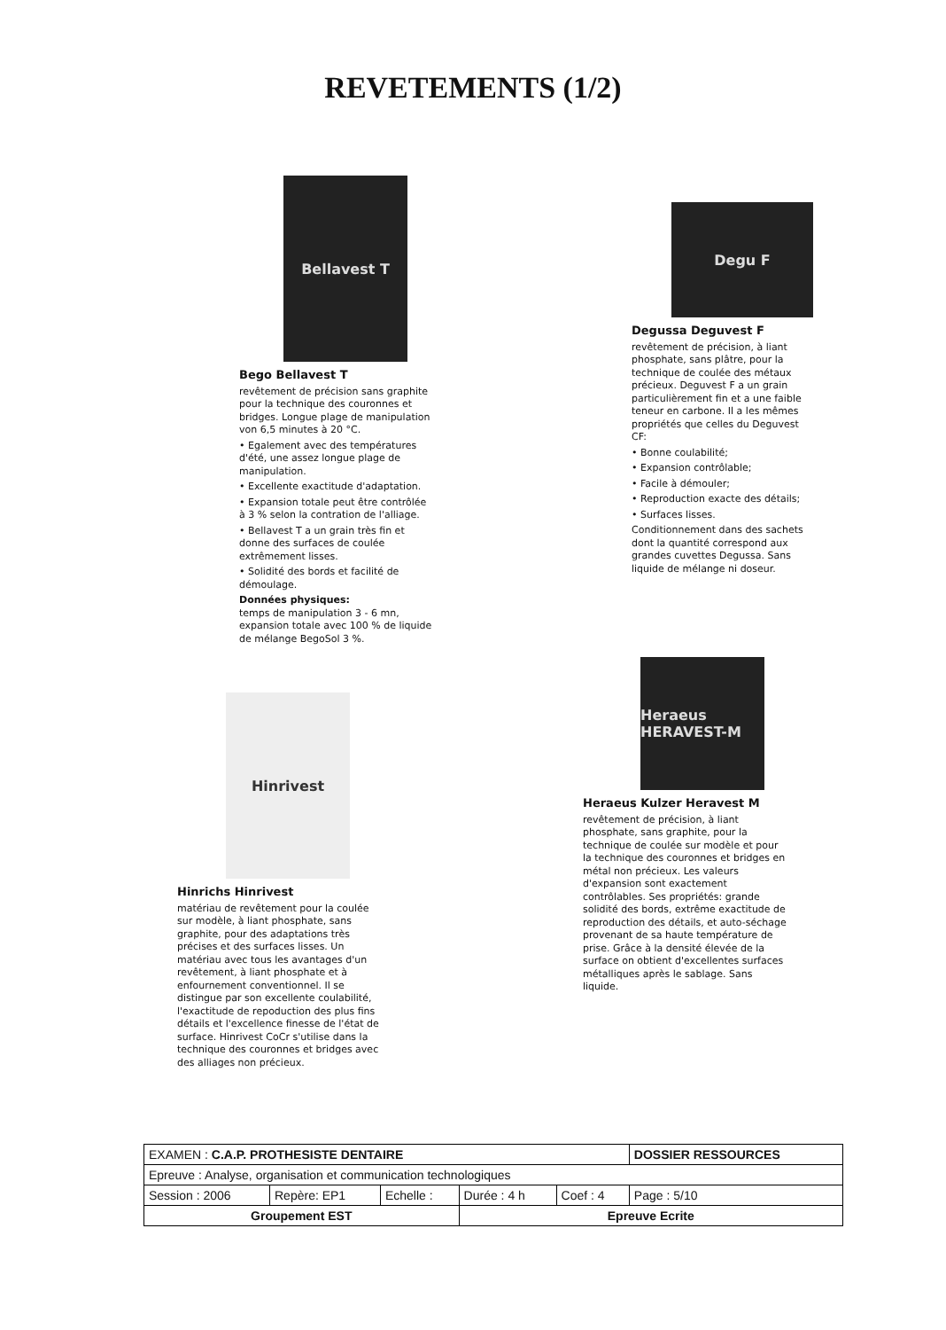REVETEMENTS (1/2)
Bellavest T
Bego Bellavest T
revêtement de précision sans graphite pour la technique des couronnes et bridges. Longue plage de manipulation von 6,5 minutes à 20 °C.
• Egalement avec des températures d'été, une assez longue plage de manipulation.
• Excellente exactitude d'adaptation.
• Expansion totale peut être contrôlée à 3 % selon la contration de l'alliage.
• Bellavest T a un grain très fin et donne des surfaces de coulée extrêmement lisses.
• Solidité des bords et facilité de démoulage.
Données physiques:
temps de manipulation 3 - 6 mn, expansion totale avec 100 % de liquide de mélange BegoSol 3 %.
Degu F
Degussa Deguvest F
revêtement de précision, à liant phosphate, sans plâtre, pour la technique de coulée des métaux précieux. Deguvest F a un grain particulièrement fin et a une faible teneur en carbone. Il a les mêmes propriétés que celles du Deguvest CF:
• Bonne coulabilité;
• Expansion contrôlable;
• Facile à démouler;
• Reproduction exacte des détails;
• Surfaces lisses.
Conditionnement dans des sachets dont la quantité correspond aux grandes cuvettes Degussa. Sans liquide de mélange ni doseur.
Hinrivest
Hinrichs Hinrivest
matériau de revêtement pour la coulée sur modèle, à liant phosphate, sans graphite, pour des adaptations très précises et des surfaces lisses. Un matériau avec tous les avantages d'un revêtement, à liant phosphate et à enfournement conventionnel. Il se distingue par son excellente coulabilité, l'exactitude de repoduction des plus fins détails et l'excellence finesse de l'état de surface. Hinrivest CoCr s'utilise dans la technique des couronnes et bridges avec des alliages non précieux.
Heraeus HERAVEST-M
Heraeus Kulzer Heravest M
revêtement de précision, à liant phosphate, sans graphite, pour la technique de coulée sur modèle et pour la technique des couronnes et bridges en métal non précieux. Les valeurs d'expansion sont exactement contrôlables. Ses propriétés: grande solidité des bords, extrême exactitude de reproduction des détails, et auto-séchage provenant de sa haute température de prise. Grâce à la densité élevée de la surface on obtient d'excellentes surfaces métalliques après le sablage. Sans liquide.
| EXAMEN : C.A.P. PROTHESISTE DENTAIRE | | | | | DOSSIER RESSOURCES |
| Epreuve : Analyse, organisation et communication technologiques | | | | | |
| Session : 2006 | Repère: EP1 | Echelle : | Durée : 4 h | Coef : 4 | Page : 5/10 |
| Groupement EST | | | Epreuve Ecrite | | |